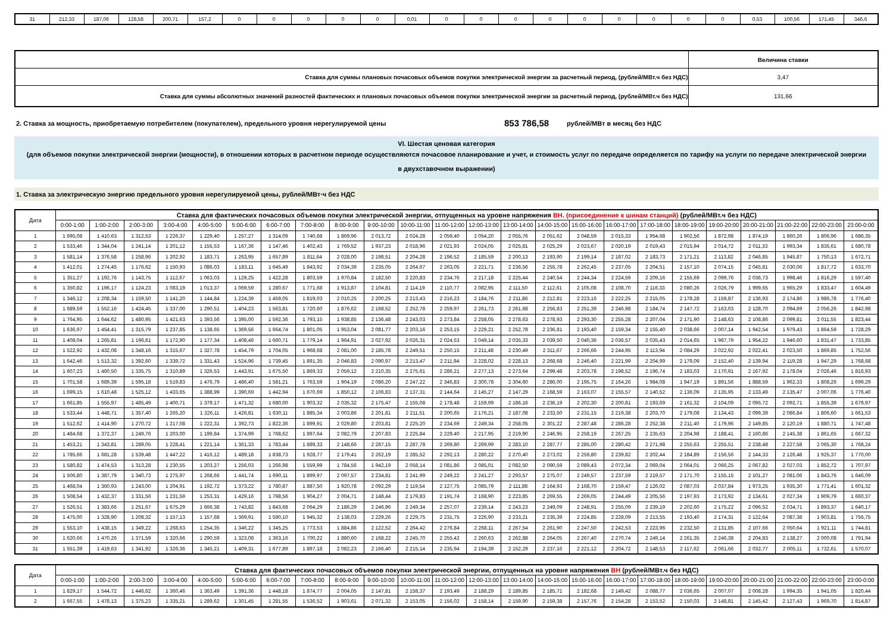| 31 | 212,33 | 187,06 | 128,58 | 200,71 | 157,2 | 0 | 0 | 0 | 0 | 0 | 0,01 | 0 | 0 | 0 | 0 | 0 | 0 | 0 | 0 | 0 | 0,53 | 100,56 | 171,45 | 346,6 |
| | Величина ставки |
| Ставка для суммы плановых почасовых объемов покупки электрической энергии за расчетный период, (рублей/МВт.ч без НДС) | 3,47 |
| Ставка для суммы абсолютных значений разностей фактических и плановых почасовых объемов покупки электрической энергии за расчетный период, (рублей/МВт.ч без НДС) | 131,66 |
2. Ставка за мощность, приобретаемую потребителем (покупателем), предельного уровня нерегулируемой цены 853 786,58 рублей/МВт в месяц без НДС
VI. Шестая ценовая категория
(для объемов покупки электрической энергии (мощности), в отношении которых в расчетном периоде осуществляются почасовое планирование и учет, и стоимость услуг по передаче определяется по тарифу на услуги по передаче электрической энергии в двухставочном выражении)
1. Ставка за электрическую энергию предельного уровня нерегулируемой цены, рублей/МВт·ч без НДС
| Дата | Ставка для фактических почасовых объемов покупки электрической энергии, отпущенных на уровне напряжения ВН. (присоединение к шинам станций) (рублей/МВт.ч без НДС) | | | | | | | | | | | | | | | | | | | | | | | |
| --- | --- | --- | --- | --- | --- | --- | --- | --- | --- | --- | --- | --- | --- | --- | --- | --- | --- | --- | --- | --- | --- | --- | --- | --- |
| | 0:00-1:00 | 1:00-2:00 | 2:00-3:00 | 3:00-4:00 | 4:00-5:00 | 5:00-6:00 | 6:00-7:00 | 7:00-8:00 | 8:00-9:00 | 9:00-10:00 | 10:00-11:00 | 11:00-12:00 | 12:00-13:00 | 13:00-14:00 | 14:00-15:00 | 15:00-16:00 | 16:00-17:00 | 17:00-18:00 | 18:00-19:00 | 19:00-20:00 | 20:00-21:00 | 21:00-22:00 | 22:00-23:00 | 23:00-0:00 |
| 1 | 1 695,08 | 1 410,63 | 1 312,53 | 1 226,37 | 1 229,40 | 1 257,27 | 1 314,09 | 1 740,68 | 1 869,96 | 2 013,72 | 2 024,28 | 2 059,40 | 2 054,20 | 2 055,76 | 2 051,62 | 2 048,59 | 2 015,33 | 1 954,68 | 1 902,56 | 1 872,98 | 1 874,19 | 1 860,26 | 1 806,96 | 1 686,35 |
| 2 | 1 533,46 | 1 344,04 | 1 241,14 | 1 201,12 | 1 155,53 | 1 167,36 | 1 147,46 | 1 402,43 | 1 769,52 | 1 937,23 | 2 018,96 | 2 021,93 | 2 024,05 | 2 025,81 | 2 025,29 | 2 023,67 | 2 020,19 | 2 019,43 | 2 015,94 | 2 014,72 | 2 011,33 | 1 993,34 | 1 835,61 | 1 680,78 |
| 3 | 1 581,14 | 1 376,58 | 1 258,96 | 1 202,92 | 1 183,71 | 1 263,95 | 1 657,89 | 1 811,64 | 2 028,00 | 2 198,51 | 2 204,28 | 2 196,52 | 2 185,59 | 2 200,13 | 2 193,90 | 2 199,14 | 2 187,02 | 2 183,73 | 2 171,21 | 2 113,82 | 2 046,85 | 1 945,87 | 1 750,13 | 1 672,71 |
| 4 | 1 412,01 | 1 274,45 | 1 176,62 | 1 150,93 | 1 086,03 | 1 183,11 | 1 645,49 | 1 843,92 | 2 034,39 | 2 235,05 | 2 264,67 | 2 263,05 | 2 221,71 | 2 236,56 | 2 255,78 | 2 262,45 | 2 237,05 | 2 204,51 | 2 157,10 | 2 074,15 | 2 045,81 | 2 030,06 | 1 817,72 | 1 633,70 |
| 5 | 1 351,27 | 1 192,76 | 1 143,75 | 1 112,67 | 1 063,03 | 1 129,25 | 1 422,28 | 1 803,59 | 1 970,84 | 2 182,50 | 2 220,83 | 2 234,76 | 2 217,18 | 2 225,44 | 2 240,54 | 2 244,34 | 2 224,59 | 2 209,16 | 2 155,69 | 2 099,76 | 2 036,73 | 1 998,46 | 1 816,29 | 1 597,40 |
| 6 | 1 350,82 | 1 196,17 | 1 124,23 | 1 083,19 | 1 013,37 | 1 069,59 | 1 280,67 | 1 771,68 | 1 913,87 | 2 104,81 | 2 114,19 | 2 110,77 | 2 082,95 | 2 111,50 | 2 112,61 | 2 105,08 | 2 108,70 | 2 116,33 | 2 080,26 | 2 026,79 | 1 999,65 | 1 965,29 | 1 833,47 | 1 604,49 |
| 7 | 1 346,12 | 1 208,34 | 1 159,50 | 1 141,20 | 1 144,84 | 1 224,39 | 1 459,05 | 1 819,03 | 2 010,25 | 2 200,25 | 2 213,43 | 2 216,23 | 2 184,76 | 2 211,86 | 2 212,81 | 2 223,16 | 2 222,25 | 2 215,05 | 2 178,28 | 2 159,87 | 2 136,93 | 2 174,86 | 1 986,78 | 1 776,40 |
| 8 | 1 689,59 | 1 552,16 | 1 424,45 | 1 337,00 | 1 290,51 | 1 404,23 | 1 563,81 | 1 720,60 | 1 876,62 | 2 168,52 | 2 252,78 | 2 259,97 | 2 261,73 | 2 261,68 | 2 256,83 | 2 251,39 | 2 246,98 | 2 184,74 | 2 147,72 | 2 163,03 | 2 128,70 | 2 094,69 | 2 056,26 | 1 842,98 |
| 9 | 1 764,95 | 1 644,62 | 1 480,95 | 1 421,63 | 1 393,56 | 1 395,00 | 1 592,36 | 1 793,15 | 1 938,85 | 2 136,48 | 2 243,03 | 2 273,84 | 2 258,05 | 2 278,63 | 2 278,93 | 2 293,30 | 2 255,28 | 2 207,04 | 2 171,90 | 2 148,63 | 2 108,86 | 2 099,81 | 2 011,55 | 1 823,44 |
| 10 | 1 636,97 | 1 454,41 | 1 315,79 | 1 237,85 | 1 138,65 | 1 369,56 | 1 664,74 | 1 801,05 | 1 953,04 | 2 081,77 | 2 203,16 | 2 253,15 | 2 229,21 | 2 252,78 | 2 236,81 | 2 193,40 | 2 159,34 | 2 155,40 | 2 038,66 | 2 007,14 | 1 942,54 | 1 979,43 | 1 864,59 | 1 728,29 |
| 11 | 1 408,04 | 1 265,81 | 1 196,61 | 1 172,90 | 1 177,34 | 1 408,46 | 1 660,71 | 1 779,14 | 1 964,91 | 2 027,92 | 2 026,31 | 2 024,53 | 2 049,14 | 2 035,33 | 2 039,50 | 2 040,36 | 2 036,57 | 2 035,43 | 2 014,65 | 1 987,79 | 1 954,22 | 1 946,60 | 1 831,47 | 1 733,85 |
| 12 | 1 522,92 | 1 432,08 | 1 348,16 | 1 315,67 | 1 327,78 | 1 454,79 | 1 704,05 | 1 968,68 | 2 081,00 | 2 185,78 | 2 249,51 | 2 250,15 | 2 211,48 | 2 230,49 | 2 311,67 | 2 266,66 | 2 244,95 | 2 113,94 | 2 084,29 | 2 022,92 | 2 022,41 | 2 023,50 | 1 869,85 | 1 752,56 |
| 13 | 1 642,46 | 1 513,32 | 1 392,60 | 1 339,72 | 1 331,43 | 1 524,96 | 1 739,45 | 1 891,35 | 2 046,83 | 2 090,97 | 2 213,47 | 2 211,94 | 2 228,02 | 2 228,13 | 2 268,68 | 2 246,40 | 2 221,99 | 2 204,99 | 2 179,09 | 2 152,40 | 2 139,94 | 2 119,28 | 1 947,29 | 1 768,68 |
| 14 | 1 607,23 | 1 460,50 | 1 335,75 | 1 310,89 | 1 326,53 | 1 443,91 | 1 675,50 | 1 869,33 | 2 059,12 | 2 210,35 | 2 275,61 | 2 286,21 | 2 277,13 | 2 273,64 | 2 299,48 | 2 203,78 | 2 198,52 | 2 196,74 | 2 183,03 | 2 170,91 | 2 167,92 | 2 178,04 | 2 026,46 | 1 816,93 |
| 15 | 1 701,58 | 1 689,39 | 1 595,18 | 1 519,83 | 1 476,79 | 1 486,40 | 1 581,21 | 1 763,59 | 1 904,19 | 2 086,20 | 2 247,22 | 2 346,83 | 2 300,78 | 2 304,60 | 2 286,00 | 2 195,75 | 2 164,26 | 1 984,08 | 1 947,19 | 1 891,56 | 1 888,59 | 1 962,33 | 1 808,26 | 1 699,29 |
| 16 | 1 699,15 | 1 610,48 | 1 525,12 | 1 433,65 | 1 388,99 | 1 390,69 | 1 442,94 | 1 670,69 | 1 850,12 | 2 106,83 | 2 137,31 | 2 144,64 | 2 145,27 | 2 147,29 | 2 168,59 | 2 163,07 | 2 155,57 | 2 140,52 | 2 136,09 | 2 135,95 | 2 133,49 | 2 135,47 | 2 007,06 | 1 776,40 |
| 17 | 1 661,85 | 1 555,97 | 1 485,49 | 1 400,71 | 1 379,17 | 1 471,32 | 1 680,00 | 1 903,32 | 2 035,32 | 2 175,47 | 2 155,08 | 2 178,48 | 2 159,99 | 2 186,16 | 2 236,19 | 2 202,30 | 2 200,81 | 2 193,69 | 2 161,32 | 2 104,09 | 2 095,72 | 2 092,71 | 1 855,39 | 1 679,97 |
| 18 | 1 533,44 | 1 448,71 | 1 357,40 | 1 265,20 | 1 326,11 | 1 426,81 | 1 630,11 | 1 885,34 | 2 003,86 | 2 201,81 | 2 211,51 | 2 200,65 | 2 176,21 | 2 187,08 | 2 233,50 | 2 231,15 | 2 219,38 | 2 203,70 | 2 179,08 | 2 134,43 | 2 099,39 | 2 086,84 | 1 806,60 | 1 661,53 |
| 19 | 1 512,62 | 1 414,90 | 1 270,72 | 1 217,08 | 1 222,31 | 1 392,73 | 1 822,36 | 1 899,91 | 2 029,80 | 2 203,81 | 2 225,20 | 2 234,69 | 2 249,34 | 2 258,05 | 2 301,22 | 2 287,48 | 2 286,28 | 2 252,38 | 2 211,40 | 2 179,96 | 2 149,85 | 2 120,19 | 1 880,71 | 1 747,48 |
| 20 | 1 484,68 | 1 372,37 | 1 249,76 | 1 203,00 | 1 199,84 | 1 374,99 | 1 768,62 | 1 897,64 | 2 082,79 | 2 207,83 | 2 225,84 | 2 229,40 | 2 217,95 | 2 219,90 | 2 246,95 | 2 258,19 | 2 267,25 | 2 235,63 | 2 204,98 | 2 188,41 | 2 160,86 | 2 145,38 | 1 861,65 | 1 667,32 |
| 21 | 1 453,21 | 1 343,81 | 1 289,05 | 1 228,41 | 1 221,14 | 1 361,33 | 1 783,44 | 1 889,33 | 2 148,66 | 2 287,15 | 2 287,78 | 2 269,80 | 2 269,99 | 2 283,10 | 2 287,77 | 2 285,00 | 2 280,42 | 2 271,98 | 2 255,63 | 2 255,51 | 2 238,48 | 2 227,58 | 2 065,30 | 1 768,24 |
| 22 | 1 785,66 | 1 681,28 | 1 539,48 | 1 447,22 | 1 416,12 | 1 489,18 | 1 838,73 | 1 928,77 | 2 179,41 | 2 262,19 | 2 285,52 | 2 292,13 | 2 280,22 | 2 270,40 | 2 273,02 | 2 259,80 | 2 239,82 | 2 202,44 | 2 184,89 | 2 156,56 | 2 144,33 | 2 126,48 | 1 925,37 | 1 770,00 |
| 23 | 1 580,82 | 1 474,53 | 1 313,28 | 1 230,55 | 1 203,27 | 1 256,03 | 1 266,98 | 1 559,99 | 1 784,56 | 1 942,19 | 2 058,14 | 2 081,86 | 2 085,01 | 2 082,50 | 2 090,59 | 2 089,43 | 2 072,34 | 2 069,04 | 2 064,01 | 2 066,25 | 2 067,82 | 2 027,03 | 1 852,72 | 1 707,97 |
| 24 | 1 506,80 | 1 387,79 | 1 340,73 | 1 275,97 | 1 268,66 | 1 441,74 | 1 690,11 | 1 899,97 | 2 097,57 | 2 234,81 | 2 241,99 | 2 249,22 | 2 241,27 | 2 293,57 | 2 275,07 | 2 249,57 | 2 237,59 | 2 219,57 | 2 171,70 | 2 155,15 | 2 101,27 | 2 081,06 | 1 843,76 | 1 646,09 |
| 25 | 1 468,04 | 1 360,93 | 1 243,00 | 1 204,91 | 1 192,72 | 1 373,22 | 1 780,87 | 1 887,50 | 1 920,78 | 2 092,29 | 2 119,54 | 2 127,75 | 2 085,79 | 2 111,88 | 2 164,93 | 2 168,70 | 2 159,47 | 2 126,02 | 2 087,03 | 2 037,84 | 1 973,25 | 1 935,30 | 1 771,41 | 1 601,32 |
| 26 | 1 508,54 | 1 432,37 | 1 331,56 | 1 231,59 | 1 253,31 | 1 429,16 | 1 798,56 | 1 904,27 | 2 004,71 | 2 148,44 | 2 179,83 | 2 191,74 | 2 168,90 | 2 223,85 | 2 269,55 | 2 269,05 | 2 244,49 | 2 205,56 | 2 197,93 | 2 173,92 | 2 134,61 | 2 027,34 | 1 909,79 | 1 660,37 |
| 27 | 1 526,51 | 1 383,66 | 1 251,67 | 1 675,29 | 1 666,38 | 1 743,82 | 1 843,68 | 2 064,29 | 2 186,29 | 2 246,96 | 2 249,34 | 2 257,07 | 2 239,14 | 2 243,23 | 2 249,09 | 2 248,91 | 2 255,09 | 2 239,19 | 2 202,60 | 2 175,22 | 2 096,52 | 2 034,71 | 1 893,37 | 1 640,17 |
| 28 | 1 475,00 | 1 328,90 | 1 208,32 | 1 157,13 | 1 157,68 | 1 369,91 | 1 590,10 | 1 945,32 | 2 138,03 | 2 229,26 | 2 229,75 | 2 231,75 | 2 226,90 | 2 233,21 | 2 235,39 | 2 224,85 | 2 228,09 | 2 213,55 | 2 193,40 | 2 174,31 | 2 122,64 | 2 087,38 | 1 903,81 | 1 756,75 |
| 29 | 1 553,10 | 1 438,15 | 1 349,22 | 1 268,63 | 1 254,35 | 1 346,22 | 1 345,25 | 1 773,53 | 1 884,86 | 2 122,52 | 2 264,42 | 2 276,84 | 2 268,11 | 2 267,54 | 2 261,90 | 2 247,50 | 2 242,53 | 2 223,96 | 2 232,50 | 2 131,85 | 2 107,66 | 2 050,64 | 1 921,11 | 1 744,81 |
| 30 | 1 620,66 | 1 470,26 | 1 371,59 | 1 320,66 | 1 290,59 | 1 323,08 | 1 363,16 | 1 700,22 | 1 880,60 | 2 168,22 | 2 245,70 | 2 255,42 | 2 260,63 | 2 262,88 | 2 264,05 | 2 267,40 | 2 270,74 | 2 249,14 | 2 261,35 | 2 246,38 | 2 204,83 | 2 138,27 | 2 000,08 | 1 791,94 |
| 31 | 1 551,39 | 1 419,63 | 1 341,92 | 1 326,36 | 1 345,21 | 1 409,31 | 1 677,89 | 1 897,18 | 2 082,23 | 2 166,40 | 2 215,14 | 2 235,94 | 2 194,39 | 2 152,29 | 2 237,16 | 2 221,12 | 2 204,72 | 2 148,53 | 2 117,62 | 2 061,66 | 2 032,77 | 2 005,11 | 1 732,61 | 1 570,07 |
| Дата | Ставка для фактических почасовых объемов покупки электрической энергии, отпущенных на уровне напряжения ВН (рублей/МВт.ч без НДС) | | | | | | | | | | | | | | | | | | | | | | | |
| --- | --- | --- | --- | --- | --- | --- | --- | --- | --- | --- | --- | --- | --- | --- | --- | --- | --- | --- | --- | --- | --- | --- | --- | --- |
| | 0:00-1:00 | 1:00-2:00 | 2:00-3:00 | 3:00-4:00 | 4:00-5:00 | 5:00-6:00 | 6:00-7:00 | 7:00-8:00 | 8:00-9:00 | 9:00-10:00 | 10:00-11:00 | 11:00-12:00 | 12:00-13:00 | 13:00-14:00 | 14:00-15:00 | 15:00-16:00 | 16:00-17:00 | 17:00-18:00 | 18:00-19:00 | 19:00-20:00 | 20:00-21:00 | 21:00-22:00 | 22:00-23:00 | 23:00-0:00 |
| 1 | 1 829,17 | 1 544,72 | 1 446,62 | 1 360,46 | 1 363,49 | 1 391,36 | 1 448,18 | 1 874,77 | 2 004,05 | 2 147,81 | 2 158,37 | 2 193,49 | 2 188,29 | 2 189,85 | 2 185,71 | 2 182,68 | 2 149,42 | 2 088,77 | 2 036,65 | 2 007,07 | 2 008,28 | 1 994,35 | 1 941,05 | 1 820,44 |
| 2 | 1 667,55 | 1 478,13 | 1 375,23 | 1 335,21 | 1 289,62 | 1 301,45 | 1 281,55 | 1 536,52 | 1 903,61 | 2 071,32 | 2 153,05 | 2 156,02 | 2 158,14 | 2 159,90 | 2 159,38 | 2 157,76 | 2 154,28 | 2 153,52 | 2 150,03 | 2 148,81 | 2 145,42 | 2 127,43 | 1 969,70 | 1 814,87 |